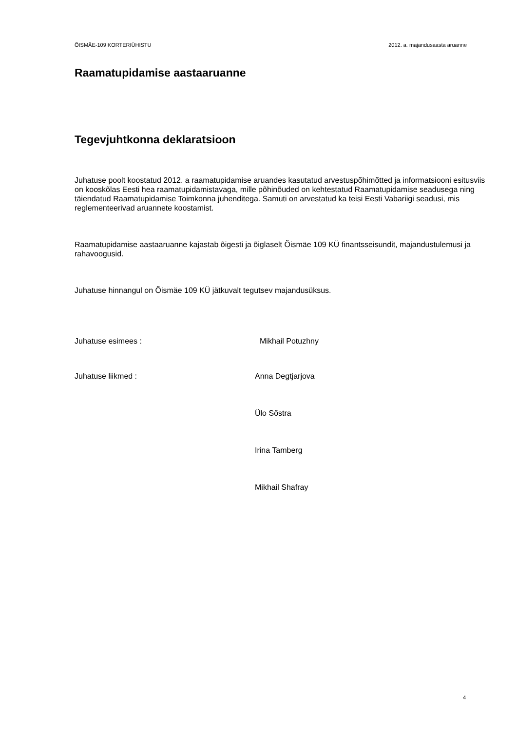ÕISMÄE-109 KORTERIÜHISTU 2012. a. majandusaasta aruanne
Raamatupidamise aastaaruanne
Tegevjuhtkonna deklaratsioon
Juhatuse poolt koostatud 2012. a raamatupidamise aruandes kasutatud arvestuspõhimõtted ja informatsiooni esitusviis on kooskõlas Eesti hea raamatupidamistavaga, mille põhinõuded on kehtestatud Raamatupidamise seadusega ning täiendatud Raamatupidamise Toimkonna juhenditega. Samuti on arvestatud ka teisi Eesti Vabariigi seadusi, mis reglementeerivad aruannete koostamist.
Raamatupidamise aastaaruanne kajastab õigesti ja õiglaselt Õismäe 109 KÜ finantsseisundit, majandustulemusi ja rahavoogusid.
Juhatuse hinnangul on Õismäe 109 KÜ jätkuvalt tegutsev majandusüksus.
Juhatuse esimees : Mikhail Potuzhny
Juhatuse liikmed : Anna Degtjarjova
Ülo Sõstra
Irina Tamberg
Mikhail Shafray
4